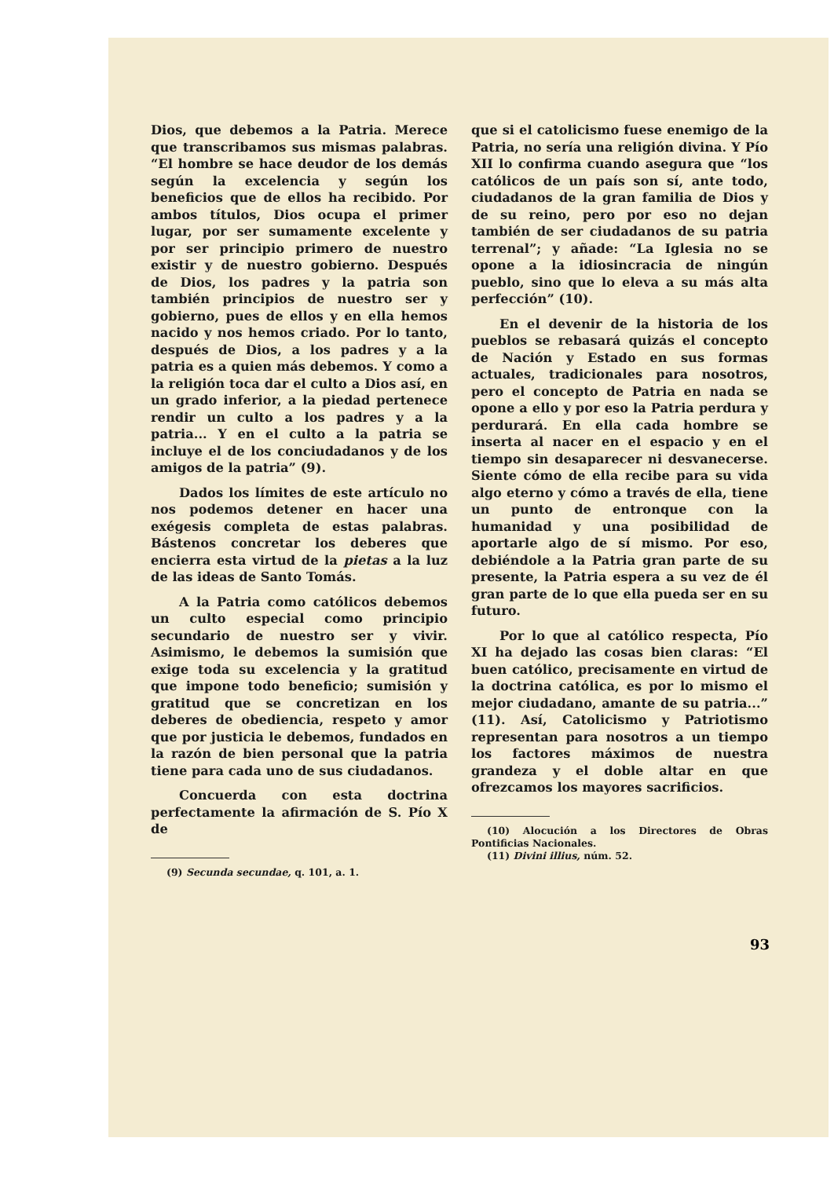Dios, que debemos a la Patria. Merece que transcribamos sus mismas palabras. “El hombre se hace deudor de los demás según la excelencia y según los beneficios que de ellos ha recibido. Por ambos títulos, Dios ocupa el primer lugar, por ser sumamente excelente y por ser principio primero de nuestro existir y de nuestro gobierno. Después de Dios, los padres y la patria son también principios de nuestro ser y gobierno, pues de ellos y en ella hemos nacido y nos hemos criado. Por lo tanto, después de Dios, a los padres y a la patria es a quien más debemos. Y como a la religión toca dar el culto a Dios así, en un grado inferior, a la piedad pertenece rendir un culto a los padres y a la patria... Y en el culto a la patria se incluye el de los conciudadanos y de los amigos de la patria” (9).
Dados los límites de este artículo no nos podemos detener en hacer una exégesis completa de estas palabras. Bástenos concretar los deberes que encierra esta virtud de la pietas a la luz de las ideas de Santo Tomás.
A la Patria como católicos debemos un culto especial como principio secundario de nuestro ser y vivir. Asimismo, le debemos la sumisión que exige toda su excelencia y la gratitud que impone todo beneficio; sumisión y gratitud que se concretizan en los deberes de obediencia, respeto y amor que por justicia le debemos, fundados en la razón de bien personal que la patria tiene para cada uno de sus ciudadanos.
Concuerda con esta doctrina perfectamente la afirmación de S. Pío X de
(9) Secunda secundae, q. 101, a. 1.
que si el catolicismo fuese enemigo de la Patria, no sería una religión divina. Y Pío XII lo confirma cuando asegura que “los católicos de un país son sí, ante todo, ciudadanos de la gran familia de Dios y de su reino, pero por eso no dejan también de ser ciudadanos de su patria terrenal”; y añade: “La Iglesia no se opone a la idiosincracia de ningún pueblo, sino que lo eleva a su más alta perfección” (10).
En el devenir de la historia de los pueblos se rebasará quizás el concepto de Nación y Estado en sus formas actuales, tradicionales para nosotros, pero el concepto de Patria en nada se opone a ello y por eso la Patria perdura y perdurará. En ella cada hombre se inserta al nacer en el espacio y en el tiempo sin desaparecer ni desvanecerse. Siente cómo de ella recibe para su vida algo eterno y cómo a través de ella, tiene un punto de entronque con la humanidad y una posibilidad de aportarle algo de sí mismo. Por eso, debiéndole a la Patria gran parte de su presente, la Patria espera a su vez de él gran parte de lo que ella pueda ser en su futuro.
Por lo que al católico respecta, Pío XI ha dejado las cosas bien claras: “El buen católico, precisamente en virtud de la doctrina católica, es por lo mismo el mejor ciudadano, amante de su patria...” (11). Así, Catolicismo y Patriotismo representan para nosotros a un tiempo los factores máximos de nuestra grandeza y el doble altar en que ofrezcamos los mayores sacrificios.
(10) Alocución a los Directores de Obras Pontificias Nacionales.
(11) Divini illius, núm. 52.
93